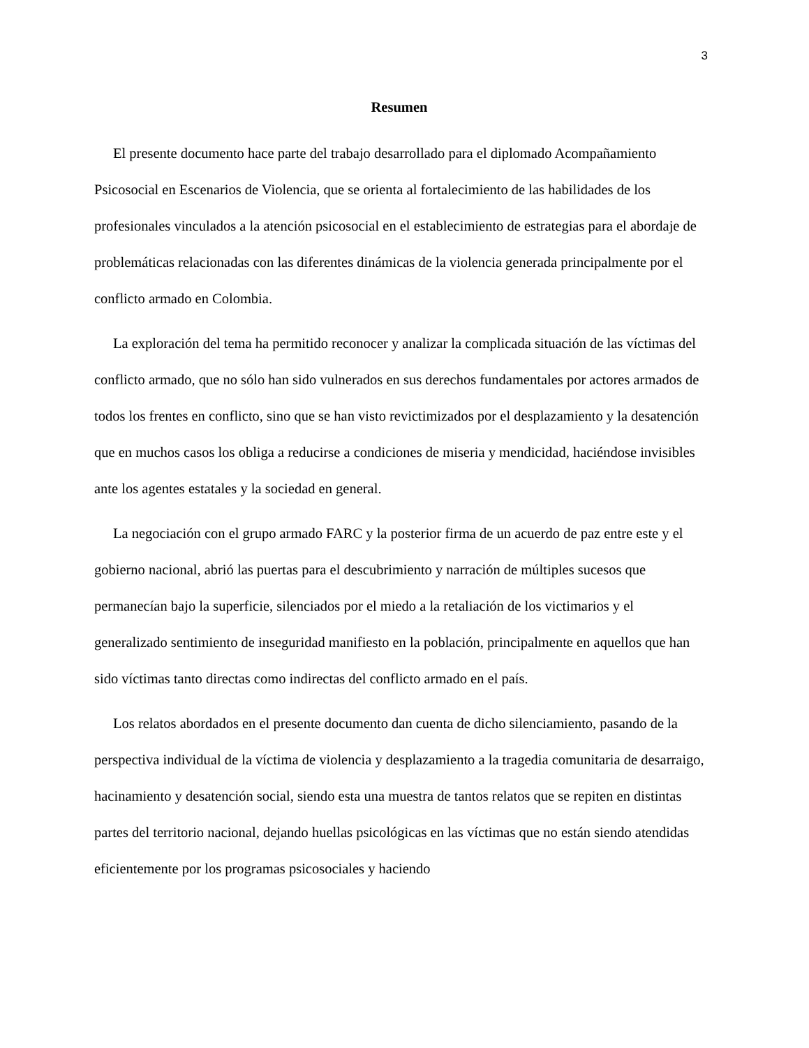3
Resumen
El presente documento hace parte del trabajo desarrollado para el diplomado Acompañamiento Psicosocial en Escenarios de Violencia, que se orienta al fortalecimiento de las habilidades de los profesionales vinculados a la atención psicosocial en el establecimiento de estrategias para el abordaje de problemáticas relacionadas con las diferentes dinámicas de la violencia generada principalmente por el conflicto armado en Colombia.
La exploración del tema ha permitido reconocer y analizar la complicada situación de las víctimas del conflicto armado, que no sólo han sido vulnerados en sus derechos fundamentales por actores armados de todos los frentes en conflicto, sino que se han visto revictimizados por el desplazamiento y la desatención que en muchos casos los obliga a reducirse a condiciones de miseria y mendicidad, haciéndose invisibles ante los agentes estatales y la sociedad en general.
La negociación con el grupo armado FARC y la posterior firma de un acuerdo de paz entre este y el gobierno nacional, abrió las puertas para el descubrimiento y narración de múltiples sucesos que permanecían bajo la superficie, silenciados por el miedo a la retaliación de los victimarios y el generalizado sentimiento de inseguridad manifiesto en la población, principalmente en aquellos que han sido víctimas tanto directas como indirectas del conflicto armado en el país.
Los relatos abordados en el presente documento dan cuenta de dicho silenciamiento, pasando de la perspectiva individual de la víctima de violencia y desplazamiento a la tragedia comunitaria de desarraigo, hacinamiento y desatención social, siendo esta una muestra de tantos relatos que se repiten en distintas partes del territorio nacional, dejando huellas psicológicas en las víctimas que no están siendo atendidas eficientemente por los programas psicosociales y haciendo